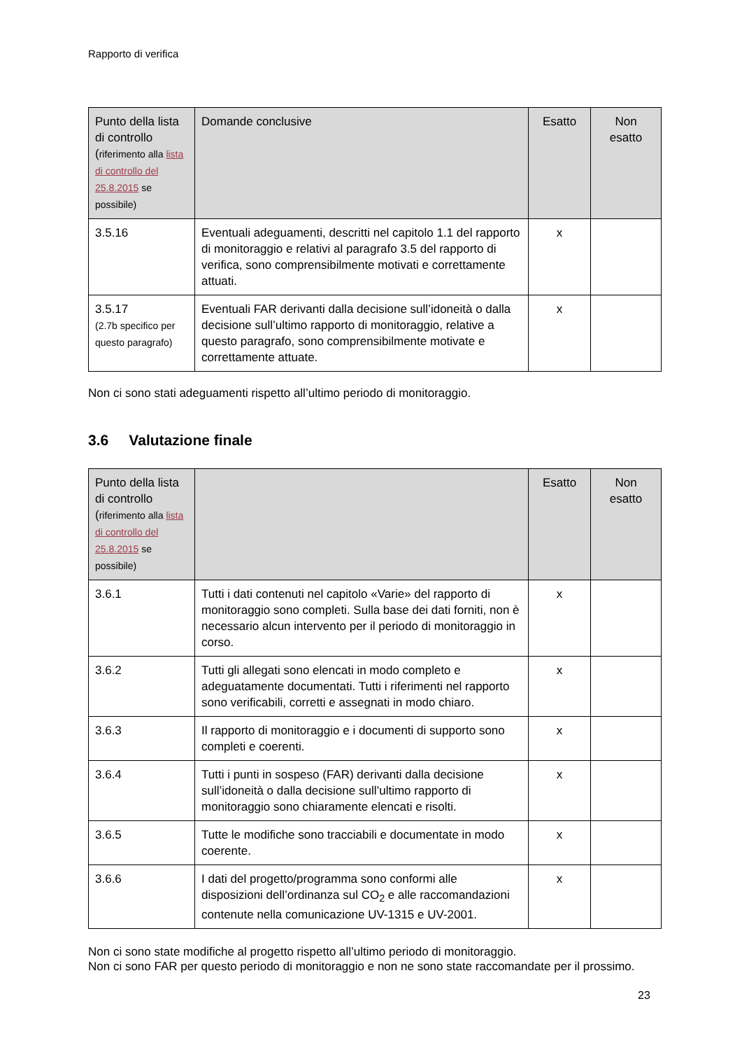Rapporto di verifica
| Punto della lista di controllo ( riferimento alla lista di controllo del 25.8.2015 se possibile) | Domande conclusive | Esatto | Non esatto |
| --- | --- | --- | --- |
| 3.5.16 | Eventuali adeguamenti, descritti nel capitolo 1.1 del rapporto di monitoraggio e relativi al paragrafo 3.5 del rapporto di verifica, sono comprensibilmente motivati e correttamente attuati. | x | |
| 3.5.17 (2.7b specifico per questo paragrafo) | Eventuali FAR derivanti dalla decisione sull’idoneità o dalla decisione sull’ultimo rapporto di monitoraggio, relative a questo paragrafo, sono comprensibilmente motivate e correttamente attuate. | x | |
Non ci sono stati adeguamenti rispetto all’ultimo periodo di monitoraggio.
3.6 Valutazione finale
| Punto della lista di controllo ( riferimento alla lista di controllo del 25.8.2015 se possibile) | | Esatto | Non esatto |
| --- | --- | --- | --- |
| 3.6.1 | Tutti i dati contenuti nel capitolo «Varie» del rapporto di monitoraggio sono completi. Sulla base dei dati forniti, non è necessario alcun intervento per il periodo di monitoraggio in corso. | x | |
| 3.6.2 | Tutti gli allegati sono elencati in modo completo e adeguatamente documentati. Tutti i riferimenti nel rapporto sono verificabili, corretti e assegnati in modo chiaro. | x | |
| 3.6.3 | Il rapporto di monitoraggio e i documenti di supporto sono completi e coerenti. | x | |
| 3.6.4 | Tutti i punti in sospeso (FAR) derivanti dalla decisione sull’idoneità o dalla decisione sull’ultimo rapporto di monitoraggio sono chiaramente elencati e risolti. | x | |
| 3.6.5 | Tutte le modifiche sono tracciabili e documentate in modo coerente. | x | |
| 3.6.6 | I dati del progetto/programma sono conformi alle disposizioni dell’ordinanza sul CO<sub>2</sub> e alle raccomandazioni contenute nella comunicazione UV-1315 e UV-2001. | x | |
Non ci sono state modifiche al progetto rispetto all’ultimo periodo di monitoraggio.
Non ci sono FAR per questo periodo di monitoraggio e non ne sono state raccomandate per il prossimo.
23